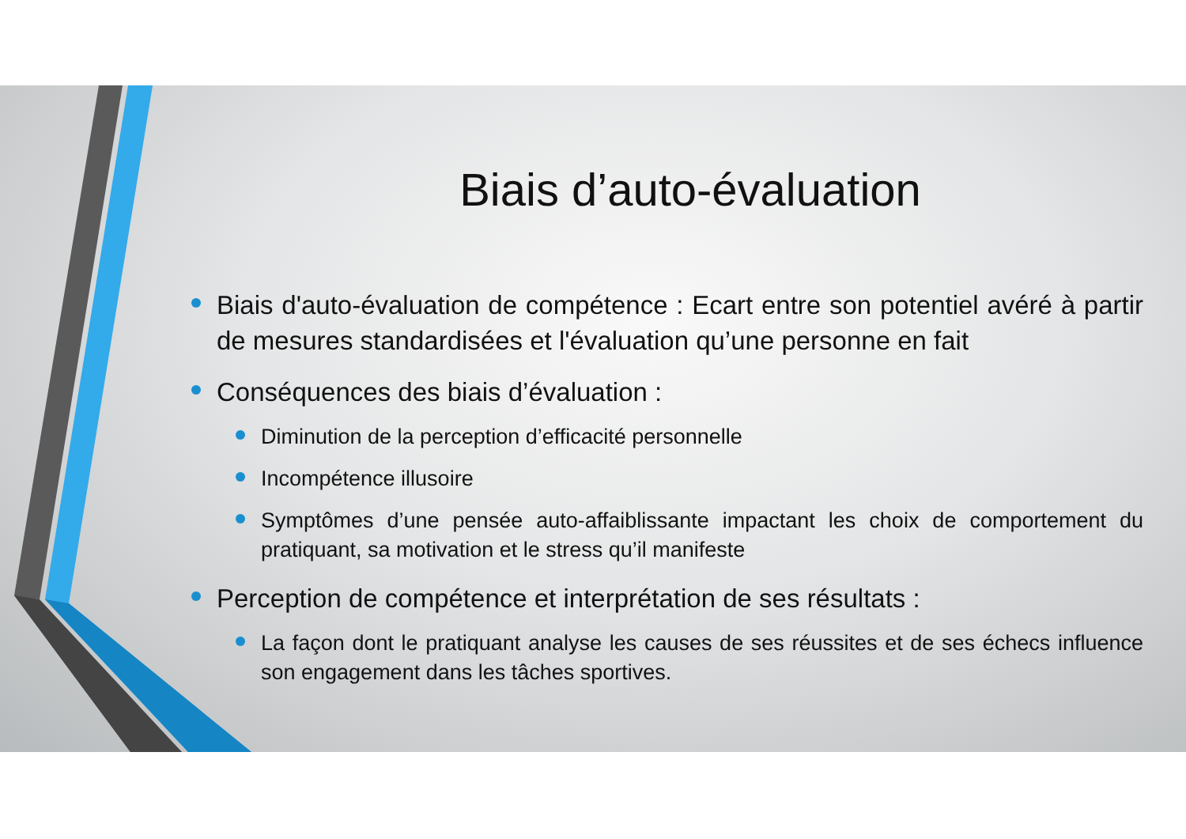Biais d’auto-évaluation
Biais d'auto-évaluation de compétence : Ecart entre son potentiel avéré à partir de mesures standardisées et l'évaluation qu’une personne en fait
Conséquences des biais d’évaluation :
Diminution de la perception d’efficacité personnelle
Incompétence illusoire
Symptômes d’une pensée auto-affaiblissante impactant les choix de comportement du pratiquant, sa motivation et le stress qu’il manifeste
Perception de compétence et interprétation de ses résultats :
La façon dont le pratiquant analyse les causes de ses réussites et de ses échecs influence son engagement dans les tâches sportives.